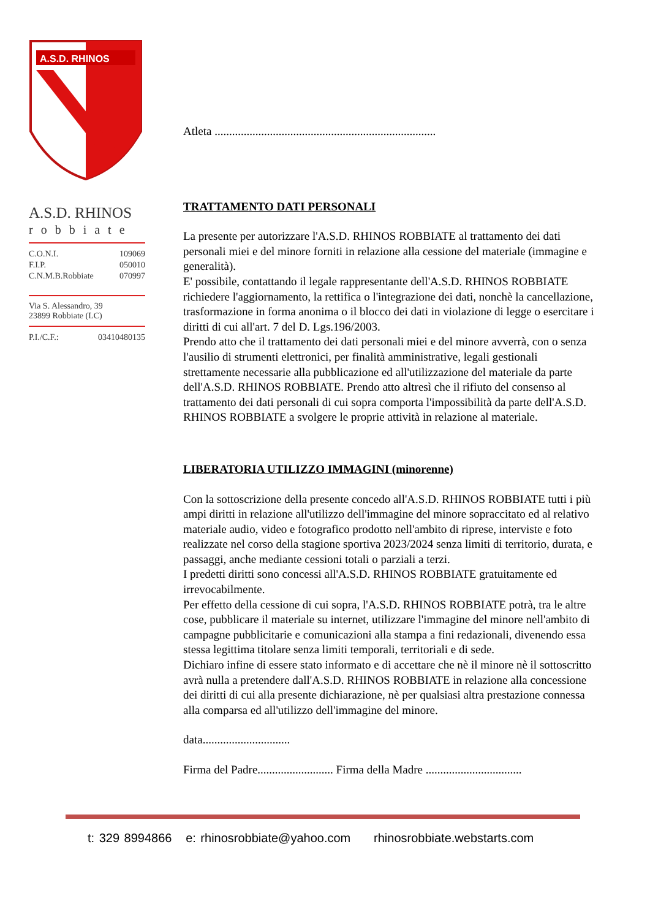A.S.D. RHINOS
A.S.D. RHINOS
robbiate
C.O.N.I. 109069
F.I.P. 050010
C.N.M.B.Robbiate 070997
Via S. Alessandro, 39
23899 Robbiate (LC)
P.I./C.F.: 03410480135
Atleta ............................................................................
TRATTAMENTO DATI PERSONALI
La presente per autorizzare l'A.S.D. RHINOS ROBBIATE al trattamento dei dati personali miei e del minore forniti in relazione alla cessione del materiale (immagine e generalità).
E' possibile, contattando il legale rappresentante dell'A.S.D. RHINOS ROBBIATE richiedere l'aggiornamento, la rettifica o l'integrazione dei dati, nonchè la cancellazione, trasformazione in forma anonima o il blocco dei dati in violazione di legge o esercitare i diritti di cui all'art. 7 del D. Lgs.196/2003.
Prendo atto che il trattamento dei dati personali miei e del minore avverrà, con o senza l'ausilio di strumenti elettronici, per finalità amministrative, legali gestionali strettamente necessarie alla pubblicazione ed all'utilizzazione del materiale da parte dell'A.S.D. RHINOS ROBBIATE. Prendo atto altresì che il rifiuto del consenso al trattamento dei dati personali di cui sopra comporta l'impossibilità da parte dell'A.S.D. RHINOS ROBBIATE a svolgere le proprie attività in relazione al materiale.
LIBERATORIA UTILIZZO IMMAGINI (minorenne)
Con la sottoscrizione della presente concedo all'A.S.D. RHINOS ROBBIATE tutti i più ampi diritti in relazione all'utilizzo dell'immagine del minore sopraccitato ed al relativo materiale audio, video e fotografico prodotto nell'ambito di riprese, interviste e foto realizzate nel corso della stagione sportiva 2023/2024 senza limiti di territorio, durata, e passaggi, anche mediante cessioni totali o parziali a terzi.
I predetti diritti sono concessi all'A.S.D. RHINOS ROBBIATE gratuitamente ed irrevocabilmente.
Per effetto della cessione di cui sopra, l'A.S.D. RHINOS ROBBIATE potrà, tra le altre cose, pubblicare il materiale su internet, utilizzare l'immagine del minore nell'ambito di campagne pubblicitarie e comunicazioni alla stampa a fini redazionali, divenendo essa stessa legittima titolare senza limiti temporali, territoriali e di sede.
Dichiaro infine di essere stato informato e di accettare che nè il minore nè il sottoscritto avrà nulla a pretendere dall'A.S.D. RHINOS ROBBIATE in relazione alla concessione dei diritti di cui alla presente dichiarazione, nè per qualsiasi altra prestazione connessa alla comparsa ed all'utilizzo dell'immagine del minore.
data..............................
Firma del Padre.......................... Firma della Madre .................................
t: 329 8994866 e: rhinosrobbiate@yahoo.com rhinosrobbiate.webstarts.com